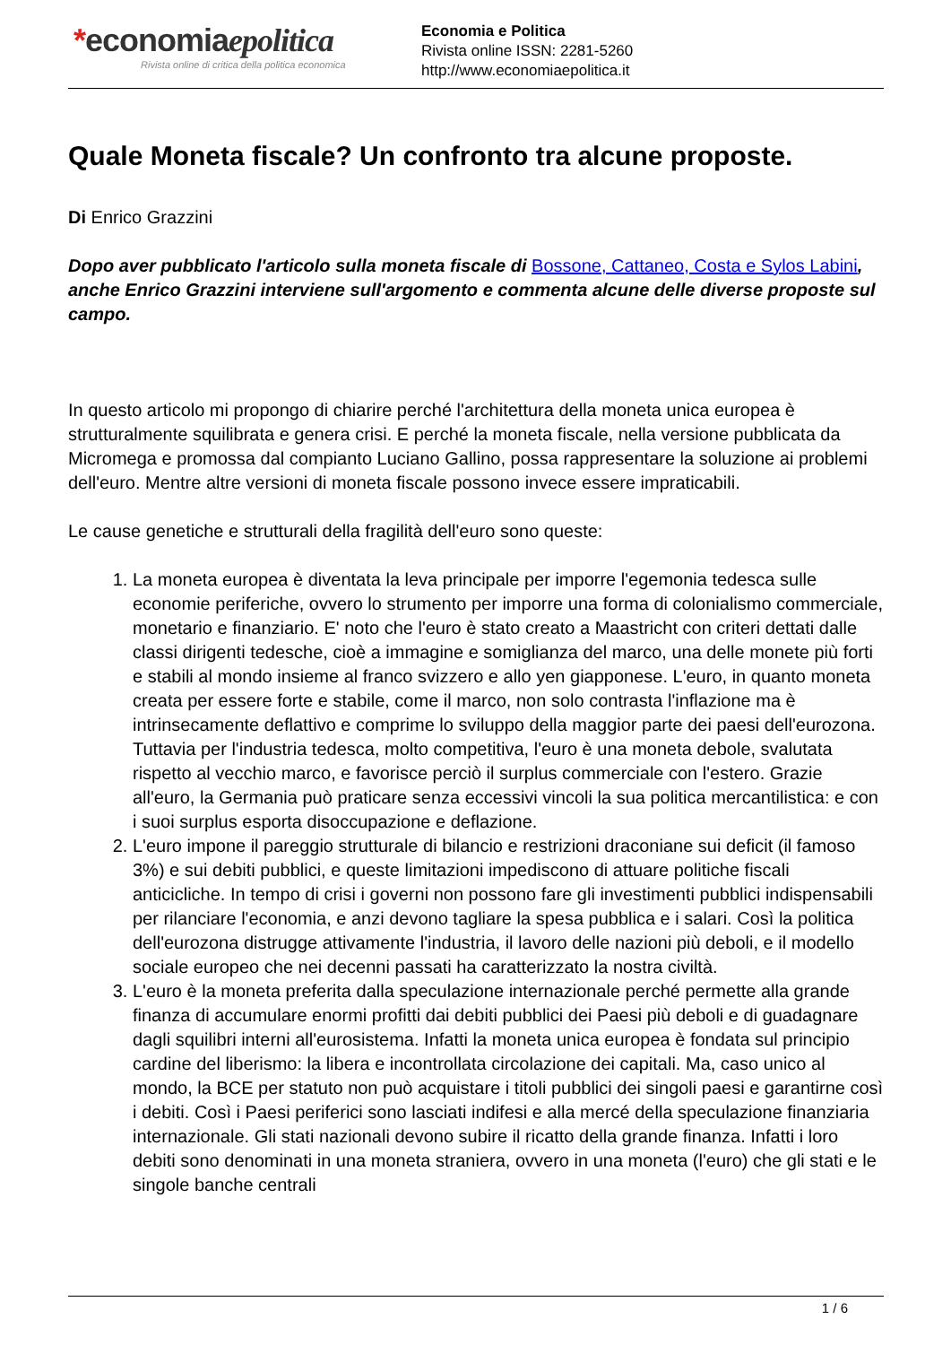*economiaepolitica
Rivista online di critica della politica economica
Economia e Politica
Rivista online ISSN: 2281-5260
http://www.economiaepolitica.it
Quale Moneta fiscale? Un confronto tra alcune proposte.
Di Enrico Grazzini
Dopo aver pubblicato l'articolo sulla moneta fiscale di Bossone, Cattaneo, Costa e Sylos Labini, anche Enrico Grazzini interviene sull'argomento e commenta alcune delle diverse proposte sul campo.
In questo articolo mi propongo di chiarire perché l'architettura della moneta unica europea è strutturalmente squilibrata e genera crisi. E perché la moneta fiscale, nella versione pubblicata da Micromega e promossa dal compianto Luciano Gallino, possa rappresentare la soluzione ai problemi dell'euro. Mentre altre versioni di moneta fiscale possono invece essere impraticabili.
Le cause genetiche e strutturali della fragilità dell'euro sono queste:
1. La moneta europea è diventata la leva principale per imporre l'egemonia tedesca sulle economie periferiche, ovvero lo strumento per imporre una forma di colonialismo commerciale, monetario e finanziario. E' noto che l'euro è stato creato a Maastricht con criteri dettati dalle classi dirigenti tedesche, cioè a immagine e somiglianza del marco, una delle monete più forti e stabili al mondo insieme al franco svizzero e allo yen giapponese. L'euro, in quanto moneta creata per essere forte e stabile, come il marco, non solo contrasta l'inflazione ma è intrinsecamente deflattivo e comprime lo sviluppo della maggior parte dei paesi dell'eurozona. Tuttavia per l'industria tedesca, molto competitiva, l'euro è una moneta debole, svalutata rispetto al vecchio marco, e favorisce perciò il surplus commerciale con l'estero. Grazie all'euro, la Germania può praticare senza eccessivi vincoli la sua politica mercantilistica: e con i suoi surplus esporta disoccupazione e deflazione.
2. L'euro impone il pareggio strutturale di bilancio e restrizioni draconiane sui deficit (il famoso 3%) e sui debiti pubblici, e queste limitazioni impediscono di attuare politiche fiscali anticicliche. In tempo di crisi i governi non possono fare gli investimenti pubblici indispensabili per rilanciare l'economia, e anzi devono tagliare la spesa pubblica e i salari. Così la politica dell'eurozona distrugge attivamente l'industria, il lavoro delle nazioni più deboli, e il modello sociale europeo che nei decenni passati ha caratterizzato la nostra civiltà.
3. L'euro è la moneta preferita dalla speculazione internazionale perché permette alla grande finanza di accumulare enormi profitti dai debiti pubblici dei Paesi più deboli e di guadagnare dagli squilibri interni all'eurosistema. Infatti la moneta unica europea è fondata sul principio cardine del liberismo: la libera e incontrollata circolazione dei capitali. Ma, caso unico al mondo, la BCE per statuto non può acquistare i titoli pubblici dei singoli paesi e garantirne così i debiti. Così i Paesi periferici sono lasciati indifesi e alla mercé della speculazione finanziaria internazionale. Gli stati nazionali devono subire il ricatto della grande finanza. Infatti i loro debiti sono denominati in una moneta straniera, ovvero in una moneta (l'euro) che gli stati e le singole banche centrali
1 / 6